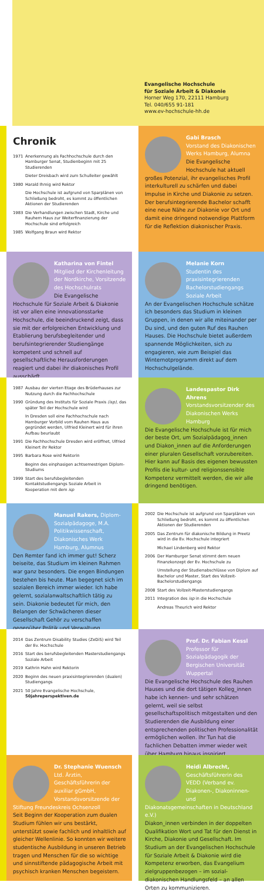Evangelische Hochschule
für Soziale Arbeit & Diakonie
Horner Weg 170, 22111 Hamburg
Tel. 040/655 91-181
www.ev-hochschule-hh.de
Chronik
1971 Anerkennung als Fachhochschule durch den Hamburger Senat, Studienbeginn mit 25 Studierenden Dieter Dreisbach wird zum Schulleiter gewählt 1980 Harald Ihmig wird Rektor Die Hochschule ist aufgrund von Sparplänen von Schließung bedroht, es kommt zu öffentlichen Aktionen der Studierenden 1983 Die Verhandlungen zwischen Stadt, Kirche und Rauhem Haus zur Weiterfinanzierung der Hochschule sind erfolgreich 1985 Wolfgang Braun wird Rektor
Gabi Brasch
Vorstand des Diakonischen Werks Hamburg, Alumna
Die Evangelische Hochschule hat aktuell großes Potenzial, ihr evangelisches Profil interkulturell zu schärfen und dabei Impulse in Kirche und Diakonie zu setzen. Der berufsintegrierende Bachelor schafft eine neue Nähe zur Diakonie vor Ort und damit eine dringend notwendige Plattform für die Reflektion diakonischer Praxis.
Katharina von Fintel
Mitglied der Kirchenleitung der Nordkirche, Vorsitzende des Hochschulrats
Die Evangelische Hochschule für Soziale Arbeit & Diakonie ist vor allen eine innovationsstarke Hochschule, die beeindruckend zeigt, dass sie mit der erfolgreichen Entwicklung und Etablierung berufsbegleitender und berufsintegrierender Studiengänge kompetent und schnell auf gesellschaftliche Herausforderungen reagiert und dabei ihr diakonisches Profil ausschärft.
Melanie Korn
Studentin des praxisintegrierenden Bachelorstudiengangs Soziale Arbeit
An der Evangelischen Hochschule schätze ich besonders das Studium in kleinen Gruppen, in denen wir alle miteinander per Du sind, und den guten Ruf des Rauhen Hauses. Die Hochschule bietet außerdem spannende Möglichkeiten, sich zu engagieren, wie zum Beispiel das Winternotprogramm direkt auf dem Hochschulgelände.
1987 Ausbau der vierten Etage des Brüderhauses zur Nutzung durch die Fachhochschule 1990 Gründung des Instituts für Soziale Praxis (isp), das später Teil der Hochschule wird In Dresden soll eine Fachhochschule nach Hamburger Vorbild vom Rauhen Haus aus gegründet werden, Ulfried Kleinert wird für ihren Aufbau beurlaubt 1991 Die Fachhochschule Dresden wird eröffnet, Ulfried Kleinert ihr Rektor 1995 Barbara Rose wird Rektorin Beginn des einphasigen achtsemestrigen Diplom-Studiums 1999 Start des berufsbegleitenden Kontaktstudiengangs Soziale Arbeit in Kooperation mit dem isp
Landespastor Dirk Ahrens
Vorstandsvorsitzender des Diakonischen Werks Hamburg
Die Evangelische Hochschule ist für mich der beste Ort, um Sozialpädagog_innen und Diakon_innen auf die Anforderungen einer pluralen Gesellschaft vorzubereiten. Hier kann auf Basis des eigenen bewussten Profils die kultur- und religionssensible Kompetenz vermittelt werden, die wir alle dringend benötigen.
Manuel Rakers, Diplom-Sozialpädagoge, M.A. Politikwissenschaft, Diakonisches Werk Hamburg, Alumnus
Den Remter fand ich immer gut! Scherz beiseite, das Studium im kleinen Rahmen war ganz besonders. Die engen Bindungen bestehen bis heute. Man begegnet sich im sozialen Bereich immer wieder. Ich habe gelernt, sozialanwaltschaftlich tätig zu sein. Diakonie bedeutet für mich, den Belangen der Schwächeren dieser Gesellschaft Gehör zu verschaffen gegenüber Politik und Verwaltung.
2002 Die Hochschule ist aufgrund von Sparplänen von Schließung bedroht, es kommt zu öffentlichen Aktionen der Studierenden 2005 Das Zentrum für diakonische Bildung in Preetz wird in die Ev. Hochschule integriert Michael Lindenberg wird Rektor 2006 Der Hamburger Senat stimmt dem neuen Finanzkonzept der Ev. Hochschule zu Umstellung der Studienabschlüsse von Diplom auf Bachelor und Master, Start des Vollzeit-Bachelorstudiengangs 2008 Start des Vollzeit-Masterstudiengangs 2011 Integration des isp in die Hochschule Andreas Theurich wird Rektor
2014 Das Zentrum Disability Studies (ZeDiS) wird Teil der Ev. Hochschule 2016 Start des berufsbegleitenden Masterstudiengangs Soziale Arbeit 2019 Kathrin Hahn wird Rektorin 2020 Beginn des neuen praxisintegrierenden (dualen) Studiengangs 2021 50 Jahre Evangelische Hochschule, 50jahreperspektiven.de
Prof. Dr. Fabian Kessl
Professor für Sozialpädagogik der Bergischen Universität Wuppertal
Die Evangelische Hochschule des Rauhen Hauses und die dort tätigen Kolleg_innen habe ich kennen- und sehr schätzen gelernt, weil sie selbst gesellschaftspolitisch mitgestalten und den Studierenden die Ausbildung einer entsprechenden politischen Professionalität ermöglichen wollen. Ihr Tun hat die fachlichen Debatten immer wieder weit über Hamburg hinaus inspiriert.
Dr. Stephanie Wuensch
Ltd. Ärztin, Geschäftsführerin der auxiliar gGmbH, Vorstandsvorsitzende der Stiftung Freundeskreis Ochsenzoll
Seit Beginn der Kooperation zum dualen Studium fühlen wir uns bestärkt, unterstützt sowie fachlich und inhaltlich auf gleicher Wellenlinie. So konnten wir weitere studentische Ausbildung in unseren Betrieb tragen und Menschen für die so wichtige und sinnstiftende pädagogische Arbeit mit psychisch kranken Menschen begeistern.
Heidi Albrecht, Geschäftsführerin des VEDD (Verband ev. Diakonen-, Diakoninnen- und Diakonatsgemeinschaften in Deutschland e.V.)
Diakon_innen verbinden in der doppelten Qualifikation Wort und Tat für den Dienst in Kirche, Diakonie und Gesellschaft. Im Studium an der Evangelischen Hochschule für Soziale Arbeit & Diakonie wird die Kompetenz erworben, das Evangelium zielgruppenbezogen – im sozial-diakonischen Handlungsfeld – an allen Orten zu kommunizieren.